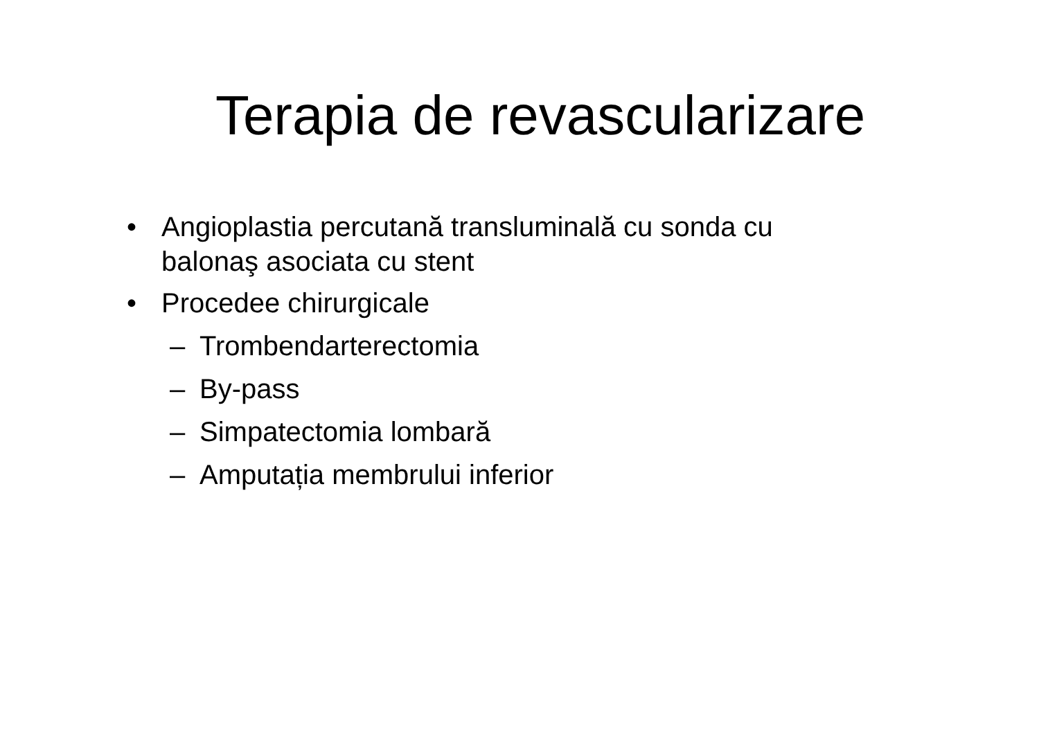Terapia de revascularizare
• Angioplastia percutană transluminală cu sonda cu balonaş asociata cu stent
• Procedee chirurgicale
– Trombendarterectomia
– By-pass
– Simpatectomia lombară
– Amputația membrului inferior